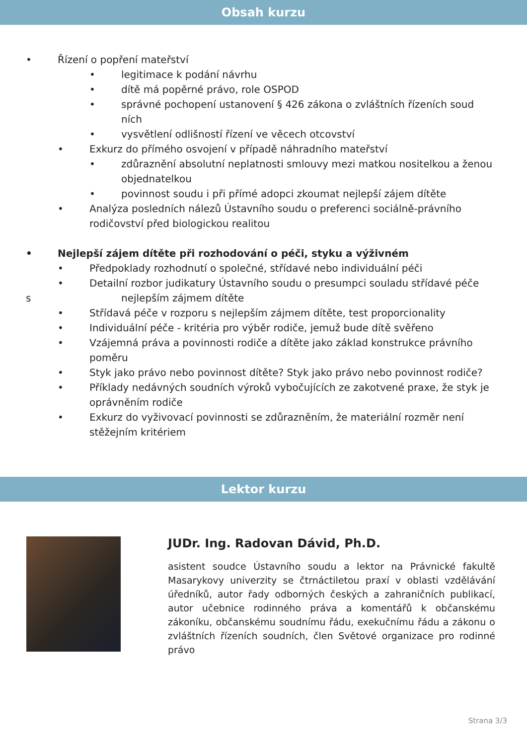Obsah kurzu
• Řízení o popření mateřství
• legitimace k podání návrhu
• dítě má popěrné právo, role OSPOD
• správné pochopení ustanovení § 426 zákona o zvláštních řízeních soud ních
• vysvětlení odlišností řízení ve věcech otcovství
• Exkurz do přímého osvojení v případě náhradního mateřství
• zdůraznění absolutní neplatnosti smlouvy mezi matkou nositelkou a ženou objednatelkou
• povinnost soudu i při přímé adopci zkoumat nejlepší zájem dítěte
• Analýza posledních nálezů Ústavního soudu o preferenci sociálně-právního rodičovství před biologickou realitou
• Nejlepší zájem dítěte při rozhodování o péči, styku a výživném
• Předpoklady rozhodnutí o společné, střídavé nebo individuální péči
• Detailní rozbor judikatury Ústavního soudu o presumpci souladu střídavé péče
s nejlepším zájmem dítěte
• Střídavá péče v rozporu s nejlepším zájmem dítěte, test proporcionality
• Individuální péče - kritéria pro výběr rodiče, jemuž bude dítě svěřeno
• Vzájemná práva a povinnosti rodiče a dítěte jako základ konstrukce právního poměru
• Styk jako právo nebo povinnost dítěte? Styk jako právo nebo povinnost rodiče?
• Příklady nedávných soudních výroků vybočujících ze zakotvené praxe, že styk je oprávněním rodiče
• Exkurz do vyživovací povinnosti se zdůrazněním, že materiální rozměr není stěžejním kritériem
Lektor kurzu
JUDr. Ing. Radovan Dávid, Ph.D.
asistent soudce Ústavního soudu a lektor na Právnické fakultě Masarykovy univerzity se čtrnáctiletou praxí v oblasti vzdělávání úředníků, autor řady odborných českých a zahraničních publikací, autor učebnice rodinného práva a komentářů k občanskému zákoníku, občanskému soudnímu řádu, exekučnímu řádu a zákonu o zvláštních řízeních soudních, člen Světové organizace pro rodinné právo
Strana 3/3